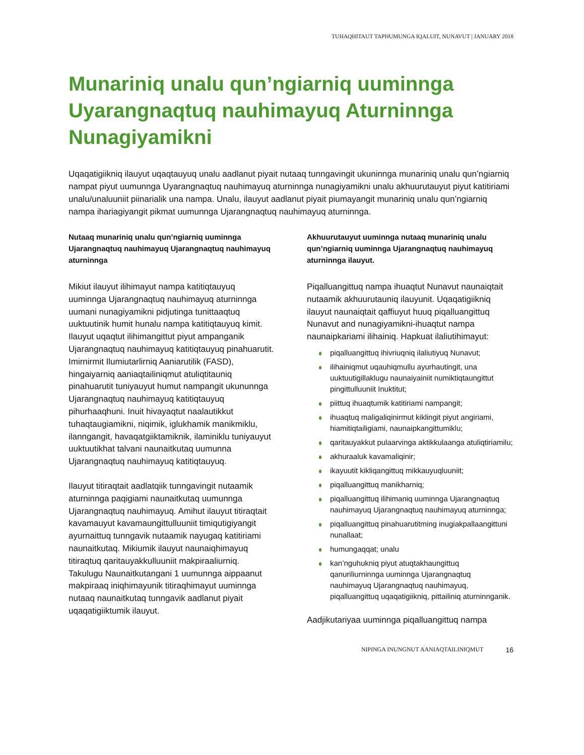TUHAQHITAUT TAPHUMUNGA IQALUIT, NUNAVUT | JANUARY 2018
Munariniq unalu qun’ngiarniq uuminnga Uyarangnaqtuq nauhimayuq Aturninnga Nunagiyamikni
Uqaqatigiikniq ilauyut uqaqtauyuq unalu aadlanut piyait nutaaq tunngavingit ukuninnga munariniq unalu qun’ngiarniq nampat piyut uumunnga Uyarangnaqtuq nauhimayuq aturninnga nunagiyamikni unalu akhuurutauyut piyut katitiriami unalu/unaluuniit piinarialik una nampa. Unalu, ilauyut aadlanut piyait piumayangit munariniq unalu qun’ngiarniq nampa ihariagiyangit pikmat uumunnga Ujarangnaqtuq nauhimayuq aturninnga.
Nutaaq munariniq unalu qun’ngiarniq uuminnga Ujarangnaqtuq nauhimayuq Ujarangnaqtuq nauhimayuq aturninnga
Mikiut ilauyut ilihimayut nampa katitiqtauyuq uuminnga Ujarangnaqtuq nauhimayuq aturninnga uumani nunagiyamikni pidjutinga tunittaaqtuq uuktuutinik humit hunalu nampa katitiqtauyuq kimit. Ilauyut uqaqtut ilihimangittut piyut ampanganik Ujarangnaqtuq nauhimayuq katitiqtauyuq pinahuarutit. Imirnirmit Ilumiutarlirniq Aaniarutilik (FASD), hingaiyarniq aaniaqtailiniqmut atuliqtitauniq pinahuarutit tuniyauyut humut nampangit ukununnga Ujarangnaqtuq nauhimayuq katitiqtauyuq pihurhaaqhuni. Inuit hivayaqtut naalautikkut tuhaqtaugiamikni, niqimik, iglukhamik manikmiklu, ilanngangit, havaqatgiiktamiknik, ilaminiklu tuniyauyut uuktuutikhat talvani naunaitkutaq uumunna Ujarangnaqtuq nauhimayuq katitiqtauyuq.
Ilauyut titiraqtait aadlatqiik tunngavingit nutaamik aturninnga paqigiami naunaitkutaq uumunnga Ujarangnaqtuq nauhimayuq. Amihut ilauyut titiraqtait kavamauyut kavamaungittulluuniit timiqutigiyangit ayurnaittuq tunngavik nutaamik nayugaq katitiriami naunaitkutaq. Mikiumik ilauyut naunaiqhimayuq titiraqtuq qaritauyakkulluuniit makpiraaliurniq. Takulugu Naunaitkutangani 1 uumunnga aippaanut makpiraaq iniqhimayunik titiraqhimayut uuminnga nutaaq naunaitkutaq tunngavik aadlanut piyait uqaqatigiiktumik ilauyut.
Akhuurutauyut uuminnga nutaaq munariniq unalu qun’ngiarniq uuminnga Ujarangnaqtuq nauhimayuq aturninnga ilauyut.
Piqalluangittuq nampa ihuaqtut Nunavut naunaiqtait nutaamik akhuurutauniq ilauyunit. Uqaqatigiikniq ilauyut naunaiqtait qaffiuyut huuq piqalluangittuq Nunavut and nunagiyamikni-ihuaqtut nampa naunaipkariami ilihainiq. Hapkuat ilaliutihimayut:
piqalluangittuq ihivriuqniq ilaliutiyuq Nunavut;
ilihainiqmut uqauhiqmullu ayurhautingit, una uuktuutigillaklugu naunaiyainiit numiktiqtaungittut pingittulluuniit Inuktitut;
piittuq ihuaqtumik katitiriami nampangit;
ihuaqtuq maligaliqinirmut kiklingit piyut angiriami, hiamitiqtailigiami, naunaipkangittumiklu;
qaritauyakkut pulaarvinga aktikkulaanga atuliqtiriamilu;
akhuraaluk kavamaliqinir;
ikayuutit kikliqangittuq mikkauyuqluuniit;
piqalluangittuq manikharniq;
piqalluangittuq ilihimaniq uuminnga Ujarangnaqtuq nauhimayuq Ujarangnaqtuq nauhimayuq aturninnga;
piqalluangittuq pinahuarutitming inugiakpallaangittuni nunallaat;
humungaqqat; unalu
kan’nguhukniq piyut atuqtakhaungittuq qanuriliurninnga uuminnga Ujarangnaqtuq nauhimayuq Ujarangnaqtuq nauhimayuq, piqalluangittuq uqaqatigiikniq, pittailiniq aturninnganik.
Aadjikutariyaa uuminnga piqalluangittuq nampa
NIPINGA INUNGNUT AANIAQTAILINIQMUT 16